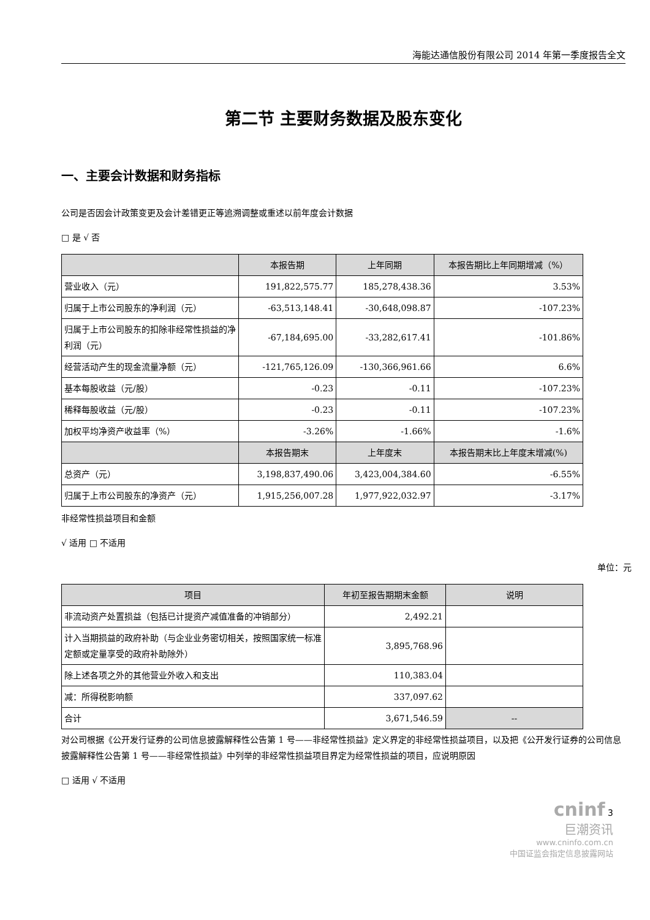海能达通信股份有限公司 2014 年第一季度报告全文
第二节 主要财务数据及股东变化
一、主要会计数据和财务指标
公司是否因会计政策变更及会计差错更正等追溯调整或重述以前年度会计数据
□ 是 √ 否
| | 本报告期 | 上年同期 | 本报告期比上年同期增减（%） |
| --- | --- | --- | --- |
| 营业收入（元） | 191,822,575.77 | 185,278,438.36 | 3.53% |
| 归属于上市公司股东的净利润（元） | -63,513,148.41 | -30,648,098.87 | -107.23% |
| 归属于上市公司股东的扣除非经常性损益的净利润（元） | -67,184,695.00 | -33,282,617.41 | -101.86% |
| 经营活动产生的现金流量净额（元） | -121,765,126.09 | -130,366,961.66 | 6.6% |
| 基本每股收益（元/股） | -0.23 | -0.11 | -107.23% |
| 稀释每股收益（元/股） | -0.23 | -0.11 | -107.23% |
| 加权平均净资产收益率（%） | -3.26% | -1.66% | -1.6% |
| | 本报告期末 | 上年度末 | 本报告期末比上年度末增减(%) |
| 总资产（元） | 3,198,837,490.06 | 3,423,004,384.60 | -6.55% |
| 归属于上市公司股东的净资产（元） | 1,915,256,007.28 | 1,977,922,032.97 | -3.17% |
非经常性损益项目和金额
√ 适用 □ 不适用
单位：元
| 项目 | 年初至报告期期末金额 | 说明 |
| --- | --- | --- |
| 非流动资产处置损益（包括已计提资产减值准备的冲销部分） | 2,492.21 | |
| 计入当期损益的政府补助（与企业业务密切相关，按照国家统一标准定额或定量享受的政府补助除外） | 3,895,768.96 | |
| 除上述各项之外的其他营业外收入和支出 | 110,383.04 | |
| 减：所得税影响额 | 337,097.62 | |
| 合计 | 3,671,546.59 | -- |
对公司根据《公开发行证券的公司信息披露解释性公告第 1 号——非经常性损益》定义界定的非经常性损益项目，以及把《公开发行证券的公司信息披露解释性公告第 1 号——非经常性损益》中列举的非经常性损益项目界定为经常性损益的项目，应说明原因
□ 适用 √ 不适用
cninf 3
巨潮资讯
www.cninfo.com.cn
中国证监会指定信息披露网站